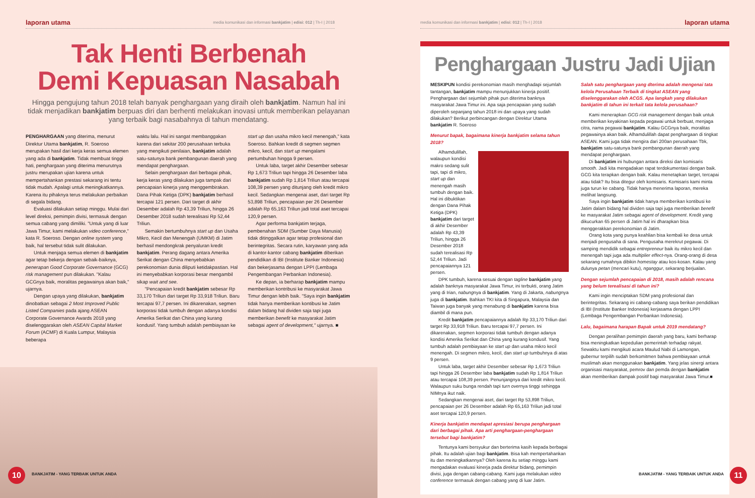laporan utama media komunikasi dan informasi bankjatim | edisi: 012 | Th-I | 2018
Tak Henti Berbenah
Demi Kepuasan Nasabah
Hingga pengujung tahun 2018 telah banyak penghargaan yang diraih oleh bankjatim. Namun hal ini tidak menjadikan bankjatim berpuas diri dan berhenti melakukan inovasi untuk memberikan pelayanan yang terbaik bagi nasabahnya di tahun mendatang.
PENGHARGAAN yang diterima, menurut Direktur Utama bankjatim, R. Soeroso merupakan hasil dari kerja keras semua elemen yang ada di bankjatim. Tidak membuat tinggi hati, penghargaan yang diterima menurutnya justru merupakan ujian karena untuk mempertahankan prestasi sekarang ini tentu tidak mudah. Apalagi untuk meningkatkannya. Karena itu pihaknya terus melakukan perbaikan di segala bidang.
Evaluasi dilakukan setiap minggu. Mulai dari level direksi, pemimpin divisi, termasuk dengan semua cabang yang dimiliki. "Untuk yang di luar Jawa Timur, kami melakukan video conference," kata R. Soeroso. Dengan online system yang baik, hal tersebut tidak sulit dilakukan.
Untuk menjaga semua elemen di bankjatim agar tetap bekerja dengan sebaik-baiknya, penerapan Good Corporate Governance (GCG) risk management pun dilakukan. "Kalau GCGnya baik, moralitas pegawainya akan baik," ujarnya.
Dengan upaya yang dilakukan, bankjatim dinobatkan sebagai 2 Most Improved Public Listed Companies pada ajang ASEAN Corporate Governance Awards 2018 yang diselenggarakan oleh ASEAN Capital Market Forum (ACMF) di Kuala Lumpur, Malaysia beberapa
waktu lalu. Hal ini sangat membanggakan karena dari sekitar 200 perusahaan terbuka yang mengikuti penilaian, bankjatim adalah satu-satunya bank pembangunan daerah yang mendapat penghargaan.
Selain penghargaan dari berbagai pihak, kerja keras yang dilakukan juga tampak dari pencapaian kinerja yang menggembirakan. Dana Pihak Ketiga (DPK) bankjatim berhasil tercapai 121 persen. Dari target di akhir Desember adalah Rp 43,39 Triliun, hingga 26 Desember 2018 sudah terealisasi Rp 52,44 Triliun.
Semakin bertumbuhnya start up dan Usaha Mikro, Kecil dan Menengah (UMKM) di Jatim berhasil mendongkrak penyaluran kredit bankjatim. Perang dagang antara Amerika Serikat dengan China menyebabkan perekonomian dunia diliputi ketidakpastian. Hal ini menyebabkan korporasi besar mengambil sikap wait and see.
"Pencapaian kredit bankjatim sebesar Rp 33,170 Triliun dari target Rp 33,918 Triliun. Baru tercapai 97,7 persen. Ini dikarenakan, segmen korporasi tidak tumbuh dengan adanya kondisi Amerika Serikat dan China yang kurang kondusif. Yang tumbuh adalah pembiayaan ke
start up dan usaha mikro kecil menengah," kata Soeroso. Bahkan kredit di segmen segmen mikro, kecil, dan start up mengalami pertumbuhan hingga 9 persen.
Untuk laba, target akhir Desember sebesar Rp 1,673 Triliun tapi hingga 26 Desember laba bankjatim sudah Rp 1,814 Triliun atau tercapai 108,39 persen yang ditunjang oleh kredit mikro kecil. Sedangkan mengenai aset, dari target Rp 53,898 Triliun, pencapaian per 26 Desember adalah Rp 65,163 Triliun jadi total aset tercapai 120,9 persen.
Agar performa bankjatim terjaga, pembenahan SDM (Sumber Daya Manusia) tidak ditinggalkan agar tetap profesional dan berintegritas. Secara rutin, karyawan yang ada di kantor-kantor cabang bankjatim diberikan pendidikan di IBI (Institute Banker Indonesia) dan bekerjasama dengan LPPI (Lembaga Pengembangan Perbankan Indonesia).
Ke depan, ia berharap bankjatim mampu memberikan kontribusi ke masyarakat Jawa Timur dengan lebih baik. "Saya ingin bankjatim tidak hanya memberikan kontibusi ke Jatim dalam bidang hal dividen saja tapi juga memberikan benefit ke masyarakat Jatim sebagai agent of development," ujarnya. ■
10
BANKJATIM - YANG TERBAIK UNTUK ANDA
media komunikasi dan informasi bankjatim | edisi: 012 | Th-I | 2018 laporan utama
Penghargaan Justru Jadi Ujian
MESKIPUN kondisi perekonomian masih menghadapi sejumlah tantangan, bankjatim mampu menunjukkan kinerja positif. Penghargaan dari sejumlah pihak pun diterima banknya masyarakat Jawa Timur ini. Apa saja pencapaian yang sudah diperoleh sepanjang tahun 2018 ini dan upaya yang sudah dilakukan? Berikut perbincangan dengan Direktur Utama bankjatim R. Soeroso
Menurut bapak, bagaimana kinerja bankjatim selama tahun 2018?
Alhamdulillah, walaupun kondisi makro sedang sulit tapi, tapi di mikro, start up dan menengah masih tumbuh dengan baik. Hal ini dibuktikan dengan Dana Pihak Ketiga (DPK) bankjatim dari target di akhir Desember adalah Rp 43,39 Triliun, hingga 26 Desember 2018 sudah terealisasi Rp 52,44 Triliun. Jadi pencapaiannya 121 persen.
DPK tumbuh, karena sesuai dengan tagline bankjatim yang adalah banknya masyarakat Jawa Timur, ini terbukti, orang Jatim yang di Irian, nabungnya di bankjatim. Yang di Jakarta, nabungnya juga di bankjatim. Bahkan TKI kita di Singapura, Malaysia dan Taiwan juga banyak yang menabung di bankjatim karena bisa diambil di mana pun.
Kredit bankjatim pencapaiannya adalah Rp 33,170 Triliun dari target Rp 33,918 Triliun. Baru tercapai 97,7 persen. Ini dikarenakan, segmen korporasi tidak tumbuh dengan adanya kondisi Amerika Serikat dan China yang kurang kondusif. Yang tumbuh adalah pembiayaan ke start up dan usaha mikro kecil menengah. Di segmen mikro, kecil, dan start up tumbuhnya di atas 9 persen.
Untuk laba, target akhir Desember sebesar Rp 1,673 Triliun tapi hingga 26 Desember laba bankjatim sudah Rp 1,814 Triliun atau tercapai 108,39 persen. Penunjangnya dari kredit mikro kecil. Walaupun suku bunga rendah tapi turn overnya tinggi sehingga NIMnya ikut naik.
Sedangkan mengenai aset, dari target Rp 53,898 Triliun, pencapaian per 26 Desember adalah Rp 65,163 Triliun jadi total aset tercapai 120,9 persen.
Kinerja bankjatim mendapat apresiasi berupa penghargaan dari berbagai pihak. Apa arti penghargaan-penghargaan tersebut bagi bankjatim?
Tentunya kami bersyukur dan berterima kasih kepada berbagai pihak. Itu adalah ujian bagi bankjatim. Bisa kah mempertahankan itu dan meningkatkannya? Oleh karena itu setiap minggu kami mengadakan evaluasi kinerja pada direktur bidang, pemimpin divisi, juga dengan cabang-cabang. Kami juga melakukan video conference termasuk dengan cabang yang di luar Jatim.
Salah satu penghargaan yang dterima adalah mengenai tata kelola Perusahaan Terbaik di tingkat ASEAN yang diselenggarakan oleh ACGS. Apa langkah yang dilakukan bankjatim di tahun ini terkait tata kelola perusahaan?
Kami menerapkan GCG risk management dengan baik untuk memberikan keyakinan kepada pegawai untuk berbuat, menjaga citra, nama pegawai bankjatim. Kalau GCGnya baik, moralitas pegawainya akan baik. Alhamdulillah dapat penghargaan di tingkat ASEAN. Kami juga tidak mengira dari 200an perusahaan Tbk, bankjatim satu-satunya bank pembangunan daerah yang mendapat penghargaan.
Di bankjatim ini hubungan antara direksi dan komisaris smooth. Jadi kita mengadakan rapat terdokumentasi dengan baik. GCG kita terapkan dengan baik. Kalau menetapkan target, tercapai atau tidak? Itu bisa ditegur oleh komisaris. Komisaris kami minta juga turun ke cabang. Tidak hanya menerima laporan, mereka melihat langsung.
Saya ingin bankjatim tidak hanya memberikan kontibusi ke Jatim dalam bidang hal dividen saja tapi juga memberikan benefit ke masyarakat Jatim sebagai agent of development. Kredit yang dikucurkan 65 persen di Jatim hal ini dharapkan bisa menggerakkan perekonomian di Jatim.
Orang kota yang punya keahlian bisa kembali ke desa untuk menjadi pengusaha di sana. Pengusaha merekrut pegawai. Di samping mendidik sebagai entrepreneur baik itu mikro kecil dan menengah tapi juga ada multiplier effect-nya. Orang-orang di desa sekarang rumahnya dibikin homestay atau kos-kosan. Kalau yang dulunya petan (mencari kutu), nganggur, sekarang berjualan.
Dengan sejumlah pencapaian di 2018, masih adalah rencana yang belum terealisasi di tahun ini?
Kami ingin menciptakan SDM yang profesional dan berintegritas. Sekarang ini cabang-cabang saya berikan pendidikan di IBI (Institute Banker Indonesia) kerjasama dengan LPPI (Lembaga Pengembangan Perbankan Indonesia).
Lalu, bagaimana harapan Bapak untuk 2019 mendatang?
Dengan peralihan pemimpin daerah yang baru, kami berharap bisa meningkatkan kepedulian pemerintah terhadap rakyat. Sewaktu kami mengikuti acara Maulud Nabi di Lamongan, gubernur terpilih sudah berkomitmen bahwa pembiayaan untuk muslimah akan menggunakan bankjatim. Yang jelas sinergi antara organisasi masyarakat, pemrov dan pemda dengan bankjatim akan memberikan dampak positif bagi masyarakat Jawa Timur.■
BANKJATIM - YANG TERBAIK UNTUK ANDA
11